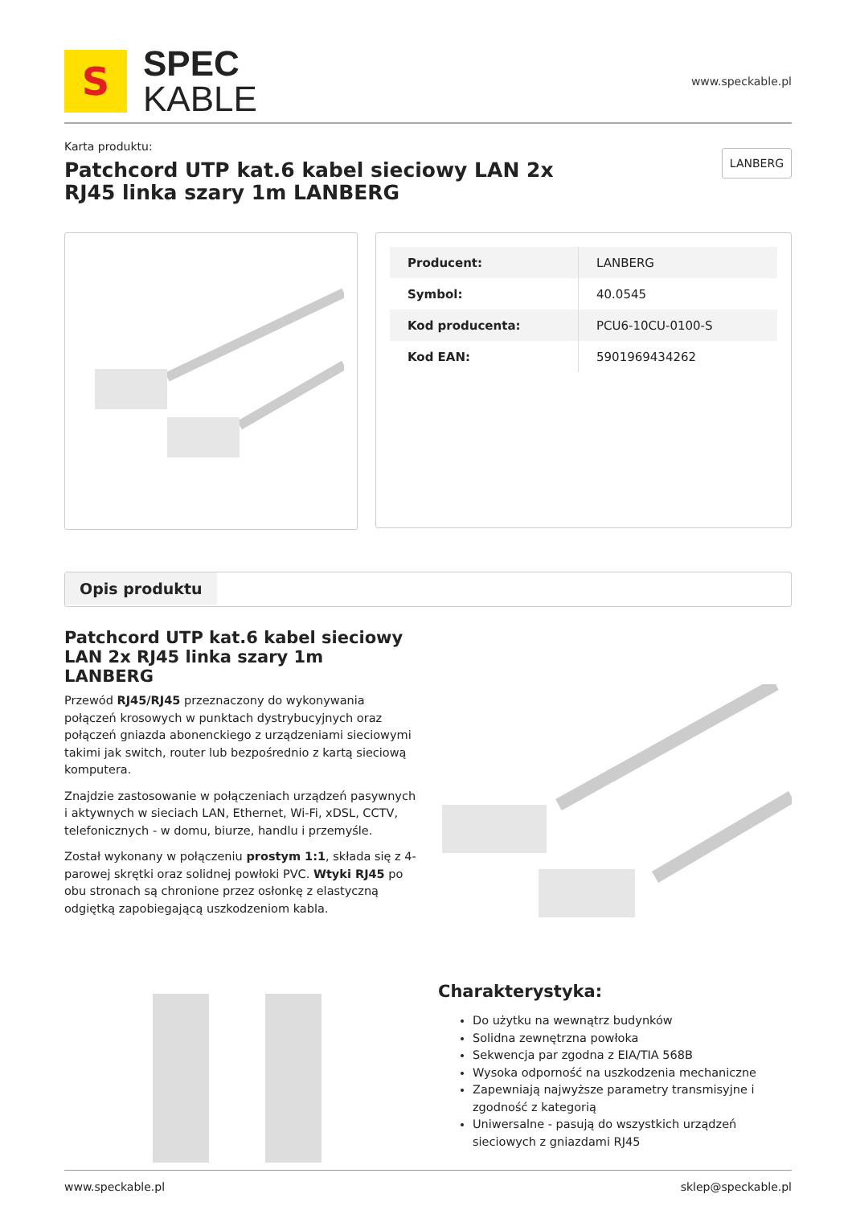S
SPEC
KABLE
www.speckable.pl
Karta produktu:
Patchcord UTP kat.6 kabel sieciowy LAN 2x RJ45 linka szary 1m LANBERG
LANBERG
| Producent: | LANBERG |
| Symbol: | 40.0545 |
| Kod producenta: | PCU6-10CU-0100-S |
| Kod EAN: | 5901969434262 |
Opis produktu
Patchcord UTP kat.6 kabel sieciowy LAN 2x RJ45 linka szary 1m LANBERG
Przewód RJ45/RJ45 przeznaczony do wykonywania połączeń krosowych w punktach dystrybucyjnych oraz połączeń gniazda abonenckiego z urządzeniami sieciowymi takimi jak switch, router lub bezpośrednio z kartą sieciową komputera.
Znajdzie zastosowanie w połączeniach urządzeń pasywnych i aktywnych w sieciach LAN, Ethernet, Wi-Fi, xDSL, CCTV, telefonicznych - w domu, biurze, handlu i przemyśle.
Został wykonany w połączeniu prostym 1:1, składa się z 4-parowej skrętki oraz solidnej powłoki PVC. Wtyki RJ45 po obu stronach są chronione przez osłonkę z elastyczną odgiętką zapobiegającą uszkodzeniom kabla.
Charakterystyka:
Do użytku na wewnątrz budynków
Solidna zewnętrzna powłoka
Sekwencja par zgodna z EIA/TIA 568B
Wysoka odporność na uszkodzenia mechaniczne
Zapewniają najwyższe parametry transmisyjne i zgodność z kategorią
Uniwersalne - pasują do wszystkich urządzeń sieciowych z gniazdami RJ45
www.speckable.pl sklep@speckable.pl